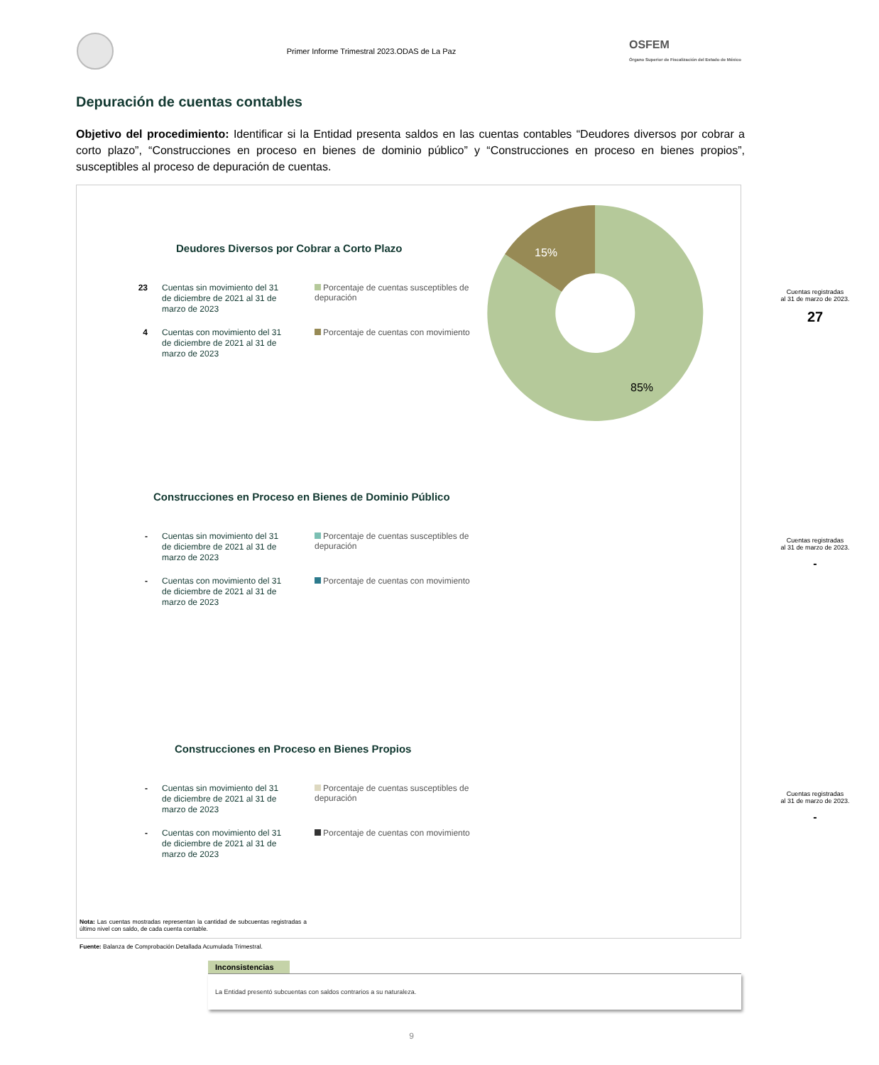Primer Informe Trimestral 2023.ODAS de La Paz
OSFEM
Órgano Superior de Fiscalización del Estado de México
Depuración de cuentas contables
Objetivo del procedimiento: Identificar si la Entidad presenta saldos en las cuentas contables “Deudores diversos por cobrar a corto plazo”, “Construcciones en proceso en bienes de dominio público” y “Construcciones en proceso en bienes propios”, susceptibles al proceso de depuración de cuentas.
15%
85%
Deudores Diversos por Cobrar a Corto Plazo
23
Cuentas sin movimiento del 31 de diciembre de 2021 al 31 de marzo de 2023
Porcentaje de cuentas susceptibles de depuración
4
Cuentas con movimiento del 31 de diciembre de 2021 al 31 de marzo de 2023
Porcentaje de cuentas con movimiento
Cuentas registradas
al 31 de marzo de 2023.
27
Construcciones en Proceso en Bienes de Dominio Público
-
Cuentas sin movimiento del 31 de diciembre de 2021 al 31 de marzo de 2023
Porcentaje de cuentas susceptibles de depuración
-
Cuentas con movimiento del 31 de diciembre de 2021 al 31 de marzo de 2023
Porcentaje de cuentas con movimiento
Cuentas registradas
al 31 de marzo de 2023.
-
Construcciones en Proceso en Bienes Propios
-
Cuentas sin movimiento del 31 de diciembre de 2021 al 31 de marzo de 2023
Porcentaje de cuentas susceptibles de depuración
-
Cuentas con movimiento del 31 de diciembre de 2021 al 31 de marzo de 2023
Porcentaje de cuentas con movimiento
Cuentas registradas
al 31 de marzo de 2023.
-
Nota: Las cuentas mostradas representan la cantidad de subcuentas registradas a último nivel con saldo, de cada cuenta contable.
Fuente: Balanza de Comprobación Detallada Acumulada Trimestral.
Inconsistencias
La Entidad presentó subcuentas con saldos contrarios a su naturaleza.
9